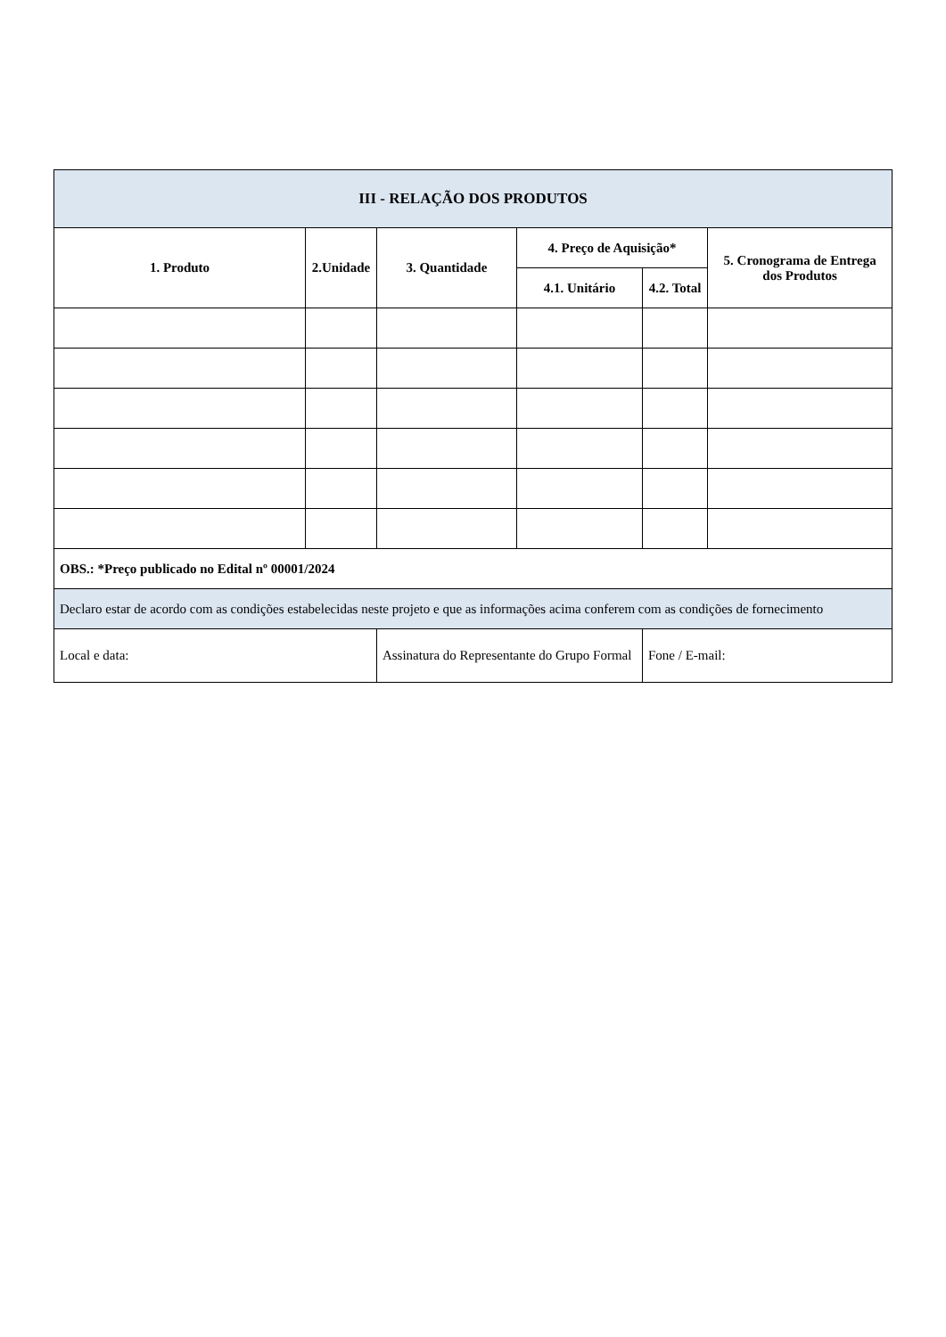| III - RELAÇÃO DOS PRODUTOS | | | | | |
| --- | --- | --- | --- | --- | --- |
| 1. Produto | 2.Unidade | 3. Quantidade | 4. Preço de Aquisição* | | 5. Cronograma de Entrega dos Produtos |
| | | | 4.1. Unitário | 4.2. Total | |
| OBS.: *Preço publicado no Edital nº 00001/2024 | | | | | |
| Declaro estar de acordo com as condições estabelecidas neste projeto e que as informações acima conferem com as condições de fornecimento | | | | | |
| Local e data: | | Assinatura do Representante do Grupo Formal | | Fone / E-mail: | |